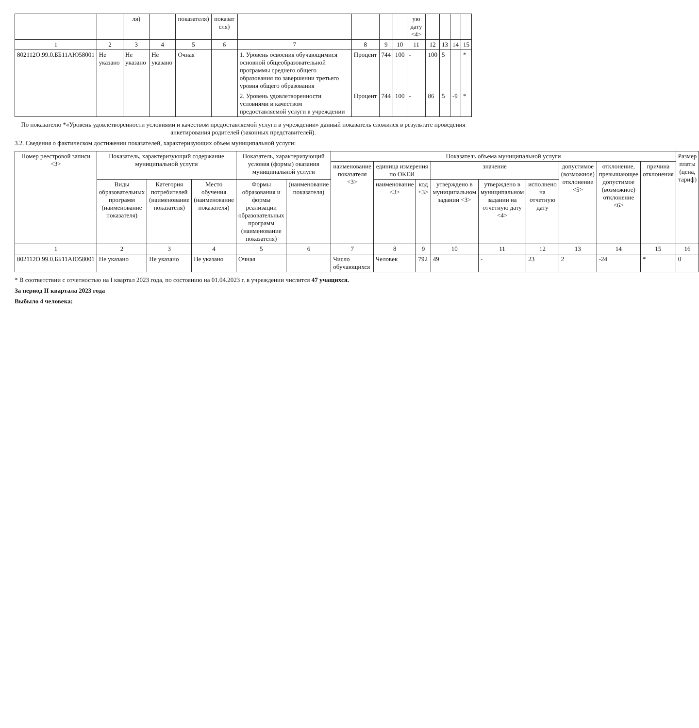| | | ля) | | показателя) | показат еля) | | | | | ую дату <4> | | | | |
| --- | --- | --- | --- | --- | --- | --- | --- | --- | --- | --- | --- | --- | --- | --- |
| 1 | 2 | 3 | 4 | 5 | 6 | 7 | 8 | 9 | 10 | 11 | 12 | 13 | 14 | 15 |
| 802112О.99.0.ББ11АЮ58001 | Не указано | Не указано | Не указано | Очная | | 1. Уровень освоения обучающимися основной общеобразовательной программы среднего общего образования по завершении третьего уровня общего образования | Процент | 744 | 100 | - | 100 | 5 | | * |
| | | | | | | 2. Уровень удовлетворенности условиями и качеством предоставляемой услуги в учреждении | Процент | 744 | 100 | - | 86 | 5 | -9 | * |
По показателю *«Уровень удовлетворенности условиями и качеством предоставляемой услуги в учреждении» данный показатель сложился в результате проведения анкетирования родителей (законных представителей).
3.2. Сведения о фактическом достижении показателей, характеризующих объем муниципальной услуги:
| Номер реестровой записи <3> | Показатель, характеризующий содержание муниципальной услуги | | | Показатель, характеризующий условия (формы) оказания муниципальной услуги | | Показатель объема муниципальной услуги | | | | | | | | | Размер платы (цена, тариф) |
| --- | --- | --- | --- | --- | --- | --- | --- | --- | --- | --- | --- | --- | --- | --- | --- |
| | | | | | | наименование показателя <3> | единица измерения по ОКЕИ | | значение | | | допустимое (возможное) отклонение <5> | отклонение, превышающее допустимое (возможное) отклонение <6> | причина отклонения | |
| | Виды образовательных программ (наименование показателя) | Категория потребителей (наименование показателя) | Место обучения (наименование показателя) | Формы образования и формы реализации образовательных программ (наименование показателя) | (наименование показателя) | | наименование <3> | код <3> | утверждено в муниципальном задании <3> | утверждено в муниципальном задании на отчетную дату <4> | исполнено на отчетную дату | | | | |
| 1 | 2 | 3 | 4 | 5 | 6 | 7 | 8 | 9 | 10 | 11 | 12 | 13 | 14 | 15 | 16 |
| 802112О.99.0.ББ11АЮ58001 | Не указано | Не указано | Не указано | Очная | | Число обучающихся | Человек | 792 | 49 | - | 23 | 2 | -24 | * | 0 |
* В соответствии с отчетностью на I квартал 2023 года, по состоянию на 01.04.2023 г. в учреждении числится 47 учащихся.
За период II квартала 2023 года
Выбыло 4 человека: